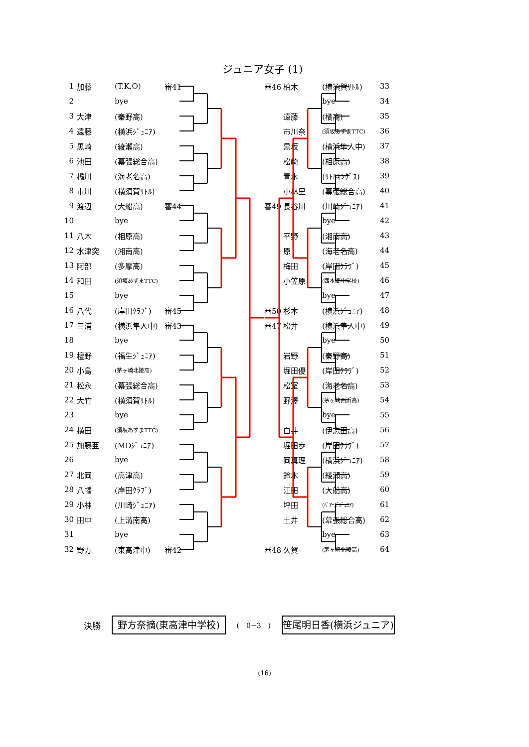ジュニア女子 (1)
| 1 | 加藤 | (T.K.O) | 審41 |
| 2 | | bye | |
| 3 | 大津 | (秦野高) | |
| 4 | 遠藤 | (横浜ｼﾞｭﾆｱ) | |
| 5 | 黒崎 | (綾瀬高) | |
| 6 | 池田 | (幕張総合高) | |
| 7 | 橘川 | (海老名高) | |
| 8 | 市川 | (横須賀ﾘﾄﾙ) | |
| 9 | 渡辺 | (大船高) | 審44 |
| 10 | | bye | |
| 11 | 八木 | (相原高) | |
| 12 | 水津突 | (湘南高) | |
| 13 | 阿部 | (多摩高) | |
| 14 | 和田 | (須坂あずまTTC) | |
| 15 | | bye | |
| 16 | 八代 | (岸田ｸﾗﾌﾞ) | 審45 |
| 17 | 三浦 | (横浜隼人中) | 審43 |
| 18 | | bye | |
| 19 | 檀野 | (福生ｼﾞｭﾆｱ) | |
| 20 | 小島 | (茅ヶ崎北陵高) | |
| 21 | 松永 | (幕張総合高) | |
| 22 | 大竹 | (横須賀ﾘﾄﾙ) | |
| 23 | | bye | |
| 24 | 横田 | (須坂あずまTTC) | |
| 25 | 加藤亜 | (MDｼﾞｭﾆｱ) | |
| 26 | | bye | |
| 27 | 北岡 | (高津高) | |
| 28 | 八幡 | (岸田ｸﾗﾌﾞ) | |
| 29 | 小林 | (川崎ｼﾞｭﾆｱ) | |
| 30 | 田中 | (上溝南高) | |
| 31 | | bye | |
| 32 | 野方 | (東高津中) | 審42 |
| 審46 | 柏木 | (横須賀ﾘﾄﾙ) | 33 |
| | | bye | 34 |
| | 遠藤 | (橘高) | 35 |
| | 市川奈 | (須坂あずまTTC) | 36 |
| | 黒坂 | (横浜隼人中) | 37 |
| | 松崎 | (相原高) | 38 |
| | 青木 | (ﾘﾄﾙｷﾝｸﾞｽ) | 39 |
| | 小林里 | (幕張総合高) | 40 |
| 審49 | 長谷川 | (川崎ｼﾞｭﾆｱ) | 41 |
| | | bye | 42 |
| | 平野 | (湘南高) | 43 |
| | 原 | (海老名高) | 44 |
| | 梅田 | (岸田ｸﾗﾌﾞ) | 45 |
| | 小笠原 | (西本郷中学校) | 46 |
| | | bye | 47 |
| 審50 | 杉本 | (横浜ｼﾞｭﾆｱ) | 48 |
| 審47 | 松井 | (横浜隼人中) | 49 |
| | | bye | 50 |
| | 岩野 | (秦野高) | 51 |
| | 堀田優 | (岸田ｸﾗﾌﾞ) | 52 |
| | 松室 | (海老名高) | 53 |
| | 野澤 | (茅ヶ崎西浜高) | 54 |
| | | bye | 55 |
| | 白井 | (伊志田高) | 56 |
| | 堀田歩 | (岸田ｸﾗﾌﾞ) | 57 |
| | 岡真理 | (横浜ｼﾞｭﾆｱ) | 58 |
| | 鈴木 | (綾瀬高) | 59 |
| | 江田 | (大船高) | 60 |
| | 坪田 | (ﾍﾞｱｰｽﾞｼﾞｭﾆｱ) | 61 |
| | 土井 | (幕張総合高) | 62 |
| | | bye | 63 |
| 審48 | 久賀 | (茅ヶ崎北陵高) | 64 |
決勝
野方奈摘(東高津中学校)
(　0−3　)
笹尾明日香(横浜ジュニア)
(16)